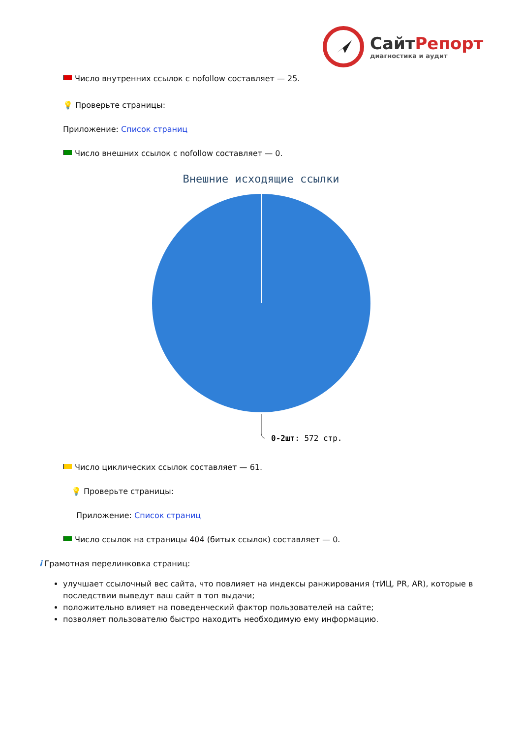СайтРепорт
диагностика и аудит
Число внутренних ссылок с nofollow составляет — 25.
💡 Проверьте страницы:
Приложение: Список страниц
Число внешних ссылок с nofollow составляет — 0.
Внешние исходящие ссылки
0-2шт: 572 стр.
Число циклических ссылок составляет — 61.
💡 Проверьте страницы:
Приложение: Список страниц
Число ссылок на страницы 404 (битых ссылок) составляет — 0.
i Грамотная перелинковка страниц:
улучшает ссылочный вес сайта, что повлияет на индексы ранжирования (тИЦ, PR, AR), которые в последствии выведут ваш сайт в топ выдачи;
положительно влияет на поведенческий фактор пользователей на сайте;
позволяет пользователю быстро находить необходимую ему информацию.